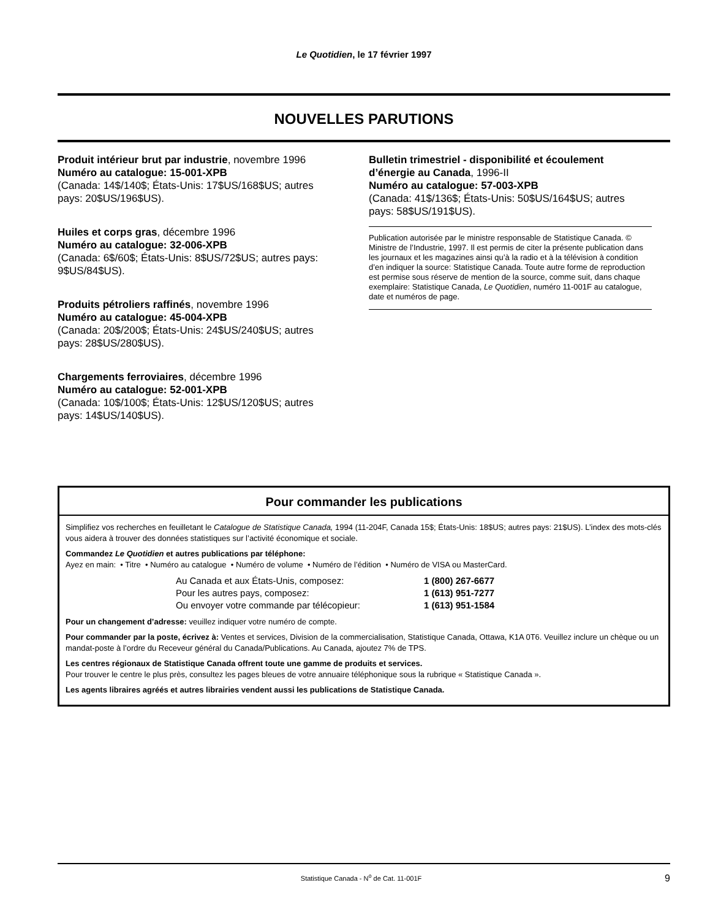Le Quotidien, le 17 février 1997
NOUVELLES PARUTIONS
Produit intérieur brut par industrie, novembre 1996
Numéro au catalogue: 15-001-XPB
(Canada: 14$/140$; États-Unis: 17$US/168$US; autres pays: 20$US/196$US).
Huiles et corps gras, décembre 1996
Numéro au catalogue: 32-006-XPB
(Canada: 6$/60$; États-Unis: 8$US/72$US; autres pays: 9$US/84$US).
Produits pétroliers raffinés, novembre 1996
Numéro au catalogue: 45-004-XPB
(Canada: 20$/200$; États-Unis: 24$US/240$US; autres pays: 28$US/280$US).
Chargements ferroviaires, décembre 1996
Numéro au catalogue: 52-001-XPB
(Canada: 10$/100$; États-Unis: 12$US/120$US; autres pays: 14$US/140$US).
Bulletin trimestriel - disponibilité et écoulement d’énergie au Canada, 1996-II
Numéro au catalogue: 57-003-XPB
(Canada: 41$/136$; États-Unis: 50$US/164$US; autres pays: 58$US/191$US).
Publication autorisée par le ministre responsable de Statistique Canada. © Ministre de l’Industrie, 1997. Il est permis de citer la présente publication dans les journaux et les magazines ainsi qu’à la radio et à la télévision à condition d’en indiquer la source: Statistique Canada. Toute autre forme de reproduction est permise sous réserve de mention de la source, comme suit, dans chaque exemplaire: Statistique Canada, Le Quotidien, numéro 11-001F au catalogue, date et numéros de page.
Pour commander les publications
Simplifiez vos recherches en feuilletant le Catalogue de Statistique Canada, 1994 (11-204F, Canada 15$; États-Unis: 18$US; autres pays: 21$US). L’index des mots-clés vous aidera à trouver des données statistiques sur l’activité économique et sociale.
Commandez Le Quotidien et autres publications par téléphone:
Ayez en main: • Titre • Numéro au catalogue • Numéro de volume • Numéro de l’édition • Numéro de VISA ou MasterCard.
Au Canada et aux États-Unis, composez: 1 (800) 267-6677 Pour les autres pays, composez: 1 (613) 951-7277 Ou envoyer votre commande par télécopieur: 1 (613) 951-1584
Pour un changement d’adresse: veuillez indiquer votre numéro de compte.
Pour commander par la poste, écrivez à: Ventes et services, Division de la commercialisation, Statistique Canada, Ottawa, K1A 0T6. Veuillez inclure un chèque ou un mandat-poste à l’ordre du Receveur général du Canada/Publications. Au Canada, ajoutez 7% de TPS.
Les centres régionaux de Statistique Canada offrent toute une gamme de produits et services.
Pour trouver le centre le plus près, consultez les pages bleues de votre annuaire téléphonique sous la rubrique « Statistique Canada ».
Les agents libraires agréés et autres librairies vendent aussi les publications de Statistique Canada.
Statistique Canada - N<sup>o</sup> de Cat. 11-001F 9